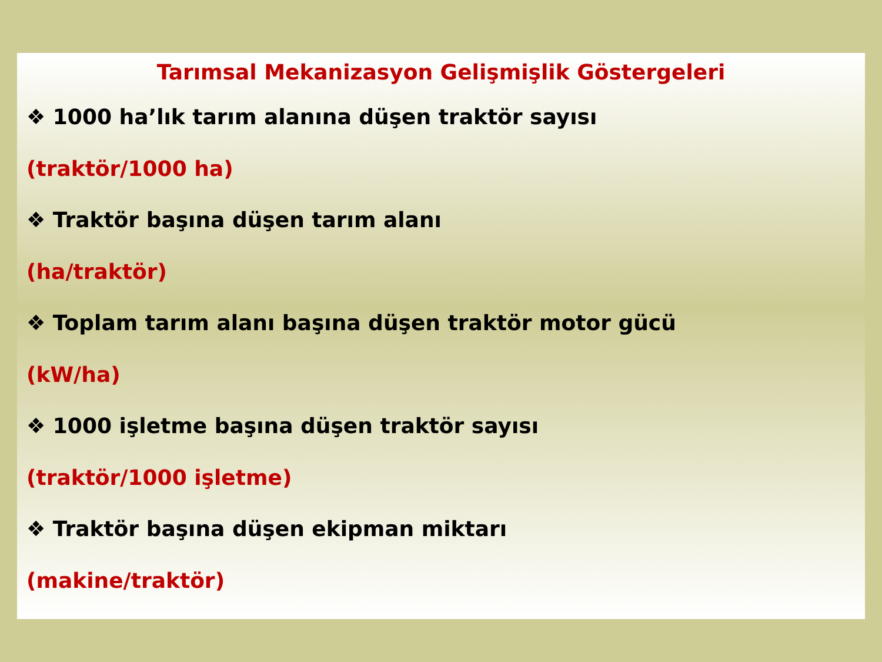Tarımsal Mekanizasyon Gelişmişlik Göstergeleri
❖ 1000 ha’lık tarım alanına düşen traktör sayısı
(traktör/1000 ha)
❖ Traktör başına düşen tarım alanı
(ha/traktör)
❖ Toplam tarım alanı başına düşen traktör motor gücü
(kW/ha)
❖ 1000 işletme başına düşen traktör sayısı
(traktör/1000 işletme)
❖ Traktör başına düşen ekipman miktarı
(makine/traktör)